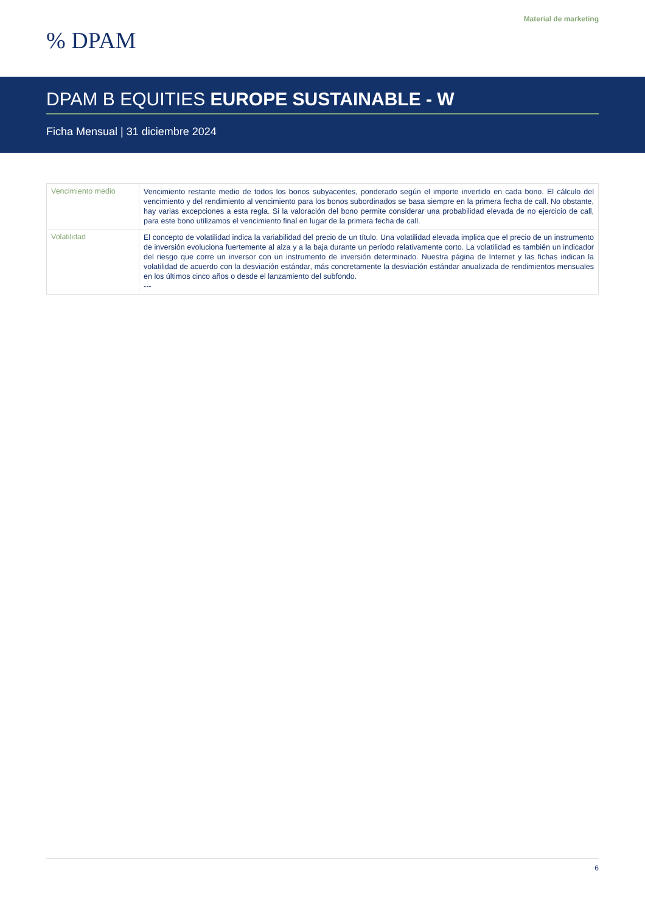Material de marketing
% DPAM
DPAM B EQUITIES EUROPE SUSTAINABLE - W
Ficha Mensual | 31 diciembre 2024
| Vencimiento medio | Vencimiento restante medio de todos los bonos subyacentes, ponderado según el importe invertido en cada bono. El cálculo del vencimiento y del rendimiento al vencimiento para los bonos subordinados se basa siempre en la primera fecha de call. No obstante, hay varias excepciones a esta regla. Si la valoración del bono permite considerar una probabilidad elevada de no ejercicio de call, para este bono utilizamos el vencimiento final en lugar de la primera fecha de call. |
| Volatilidad | El concepto de volatilidad indica la variabilidad del precio de un título. Una volatilidad elevada implica que el precio de un instrumento de inversión evoluciona fuertemente al alza y a la baja durante un período relativamente corto. La volatilidad es también un indicador del riesgo que corre un inversor con un instrumento de inversión determinado. Nuestra página de Internet y las fichas indican la volatilidad de acuerdo con la desviación estándar, más concretamente la desviación estándar anualizada de rendimientos mensuales en los últimos cinco años o desde el lanzamiento del subfondo. --- |
6